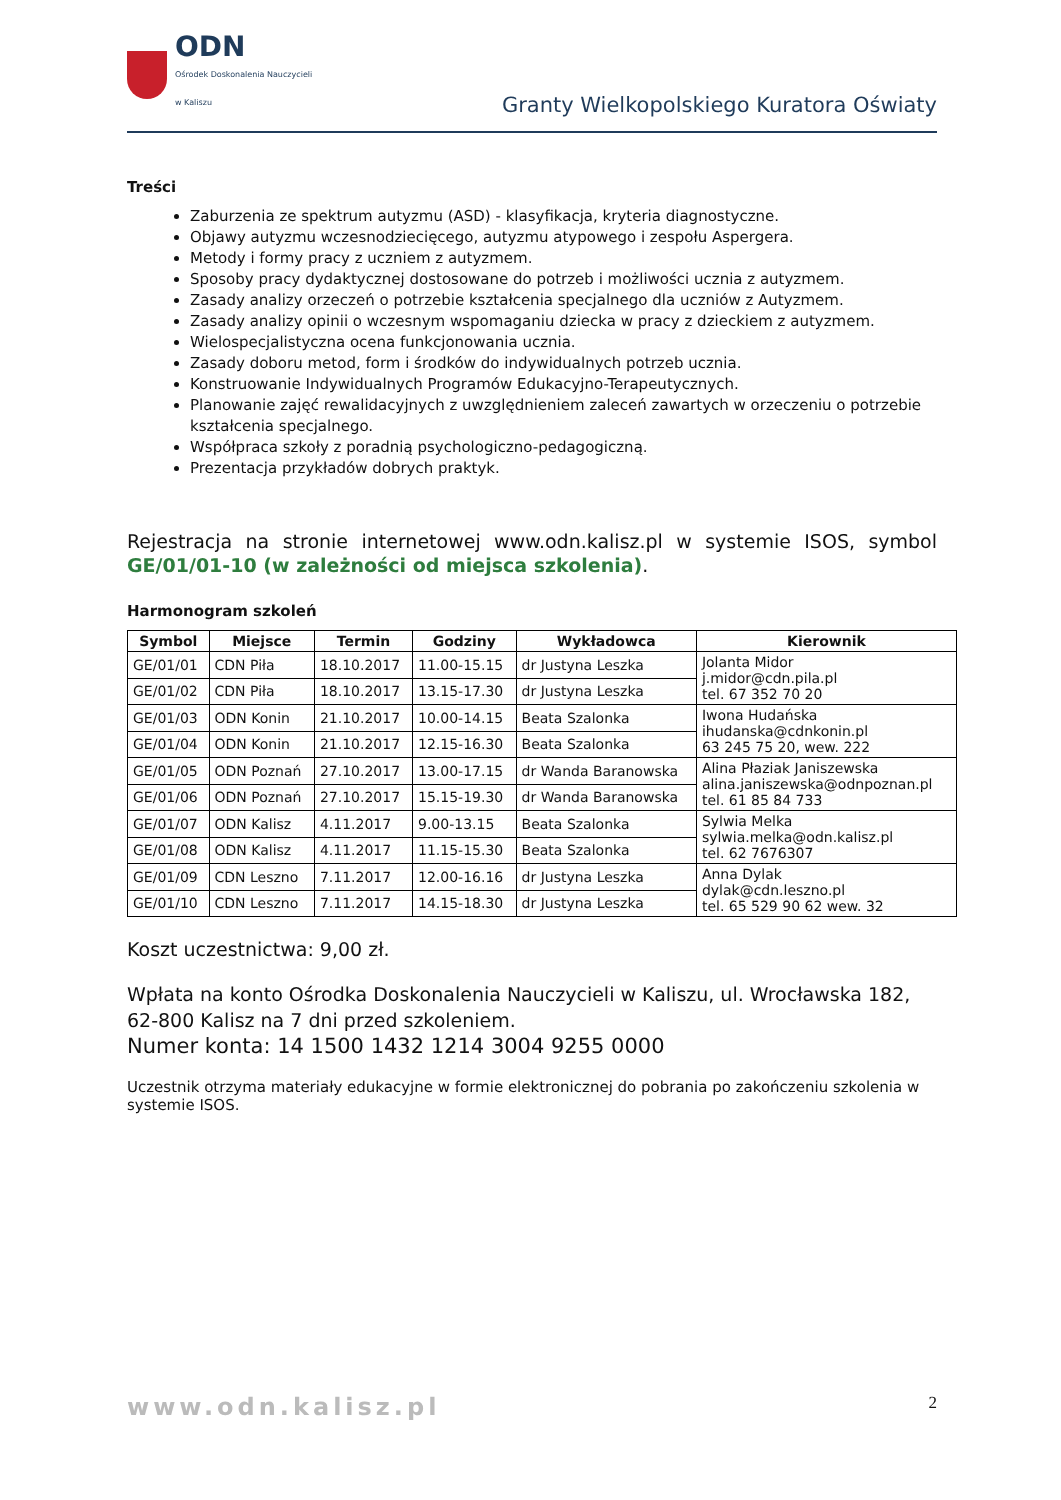ODN
Ośrodek Doskonalenia Nauczycieli
w Kaliszu
Granty Wielkopolskiego Kuratora Oświaty
Treści
Zaburzenia ze spektrum autyzmu (ASD) - klasyfikacja, kryteria diagnostyczne.
Objawy autyzmu wczesnodziecięcego, autyzmu atypowego i zespołu Aspergera.
Metody i formy pracy z uczniem z autyzmem.
Sposoby pracy dydaktycznej dostosowane do potrzeb i możliwości ucznia z autyzmem.
Zasady analizy orzeczeń o potrzebie kształcenia specjalnego dla uczniów z Autyzmem.
Zasady analizy opinii o wczesnym wspomaganiu dziecka w pracy z dzieckiem z autyzmem.
Wielospecjalistyczna ocena funkcjonowania ucznia.
Zasady doboru metod, form i środków do indywidualnych potrzeb ucznia.
Konstruowanie Indywidualnych Programów Edukacyjno-Terapeutycznych.
Planowanie zajęć rewalidacyjnych z uwzględnieniem zaleceń zawartych w orzeczeniu o potrzebie kształcenia specjalnego.
Współpraca szkoły z poradnią psychologiczno-pedagogiczną.
Prezentacja przykładów dobrych praktyk.
Rejestracja na stronie internetowej www.odn.kalisz.pl w systemie ISOS, symbol GE/01/01-10 (w zależności od miejsca szkolenia).
Harmonogram szkoleń
| Symbol | Miejsce | Termin | Godziny | Wykładowca | Kierownik |
| --- | --- | --- | --- | --- | --- |
| GE/01/01 | CDN Piła | 18.10.2017 | 11.00-15.15 | dr Justyna Leszka | Jolanta Midor j.midor@cdn.pila.pl tel. 67 352 70 20 |
| GE/01/02 | CDN Piła | 18.10.2017 | 13.15-17.30 | dr Justyna Leszka | |
| GE/01/03 | ODN Konin | 21.10.2017 | 10.00-14.15 | Beata Szalonka | Iwona Hudańska ihudanska@cdnkonin.pl 63 245 75 20, wew. 222 |
| GE/01/04 | ODN Konin | 21.10.2017 | 12.15-16.30 | Beata Szalonka | |
| GE/01/05 | ODN Poznań | 27.10.2017 | 13.00-17.15 | dr Wanda Baranowska | Alina Płaziak Janiszewska alina.janiszewska@odnpoznan.pl tel. 61 85 84 733 |
| GE/01/06 | ODN Poznań | 27.10.2017 | 15.15-19.30 | dr Wanda Baranowska | |
| GE/01/07 | ODN Kalisz | 4.11.2017 | 9.00-13.15 | Beata Szalonka | Sylwia Melka sylwia.melka@odn.kalisz.pl tel. 62 7676307 |
| GE/01/08 | ODN Kalisz | 4.11.2017 | 11.15-15.30 | Beata Szalonka | |
| GE/01/09 | CDN Leszno | 7.11.2017 | 12.00-16.16 | dr Justyna Leszka | Anna Dylak dylak@cdn.leszno.pl tel. 65 529 90 62 wew. 32 |
| GE/01/10 | CDN Leszno | 7.11.2017 | 14.15-18.30 | dr Justyna Leszka | |
Koszt uczestnictwa: 9,00 zł.
Wpłata na konto Ośrodka Doskonalenia Nauczycieli w Kaliszu, ul. Wrocławska 182, 62-800 Kalisz na 7 dni przed szkoleniem.
Numer konta: 14 1500 1432 1214 3004 9255 0000
Uczestnik otrzyma materiały edukacyjne w formie elektronicznej do pobrania po zakończeniu szkolenia w systemie ISOS.
www.odn.kalisz.pl 2